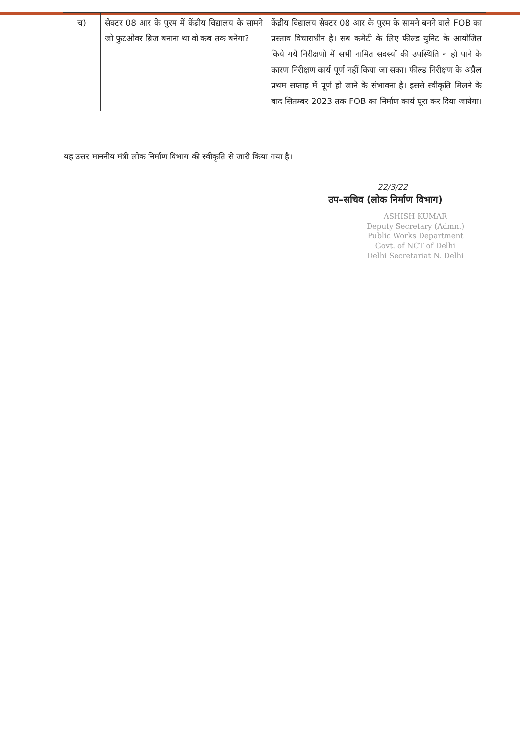| च) | सेक्टर 08 आर के पुरम में केंद्रीय विद्यालय के सामने जो फुटओवर ब्रिज बनाना था वो कब तक बनेगा? | केंद्रीय विद्यालय सेक्टर 08 आर के पुरम के सामने बनने वाले FOB का प्रस्ताव विचाराधीन है। सब कमेटी के लिए फील्ड युनिट के आयोजित किये गये निरीक्षणो में सभी नामित सदस्यों की उपस्थिति न हो पाने के कारण निरीक्षण कार्य पूर्ण नहीं किया जा सका। फील्ड निरीक्षण के अप्रैल प्रथम सप्ताह में पूर्ण हो जाने के संभावना है। इससे स्वीकृति मिलने के बाद सितम्बर 2023 तक FOB का निर्माण कार्य पूरा कर दिया जायेगा। |
यह उत्तर माननीय मंत्री लोक निर्माण विभाग की स्वीकृति से जारी किया गया है।
22/3/22
उप–सचिव (लोक निर्माण विभाग)
ASHISH KUMAR
Deputy Secretary (Admn.)
Public Works Department
Govt. of NCT of Delhi
Delhi Secretariat N. Delhi